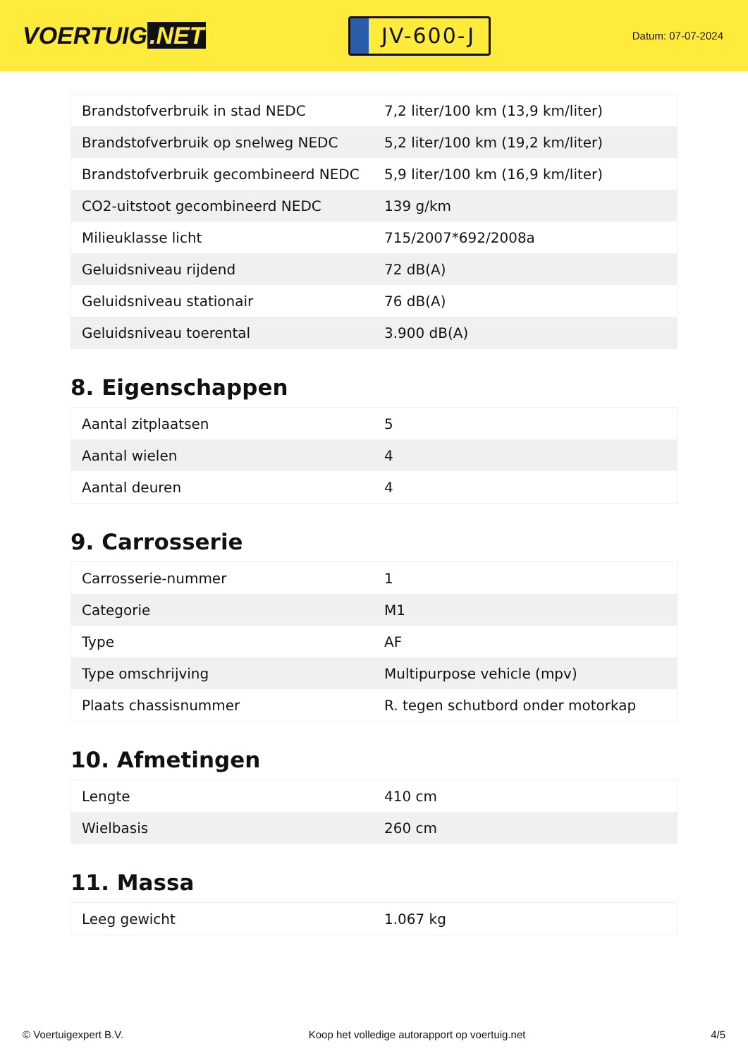VOERTUIG.NET
JV-600-J
Datum: 07-07-2024
| Brandstofverbruik in stad NEDC | 7,2 liter/100 km (13,9 km/liter) |
| Brandstofverbruik op snelweg NEDC | 5,2 liter/100 km (19,2 km/liter) |
| Brandstofverbruik gecombineerd NEDC | 5,9 liter/100 km (16,9 km/liter) |
| CO2-uitstoot gecombineerd NEDC | 139 g/km |
| Milieuklasse licht | 715/2007*692/2008a |
| Geluidsniveau rijdend | 72 dB(A) |
| Geluidsniveau stationair | 76 dB(A) |
| Geluidsniveau toerental | 3.900 dB(A) |
8. Eigenschappen
| Aantal zitplaatsen | 5 |
| Aantal wielen | 4 |
| Aantal deuren | 4 |
9. Carrosserie
| Carrosserie-nummer | 1 |
| Categorie | M1 |
| Type | AF |
| Type omschrijving | Multipurpose vehicle (mpv) |
| Plaats chassisnummer | R. tegen schutbord onder motorkap |
10. Afmetingen
| Lengte | 410 cm |
| Wielbasis | 260 cm |
11. Massa
| Leeg gewicht | 1.067 kg |
© Voertuigexpert B.V. Koop het volledige autorapport op voertuig.net 4/5